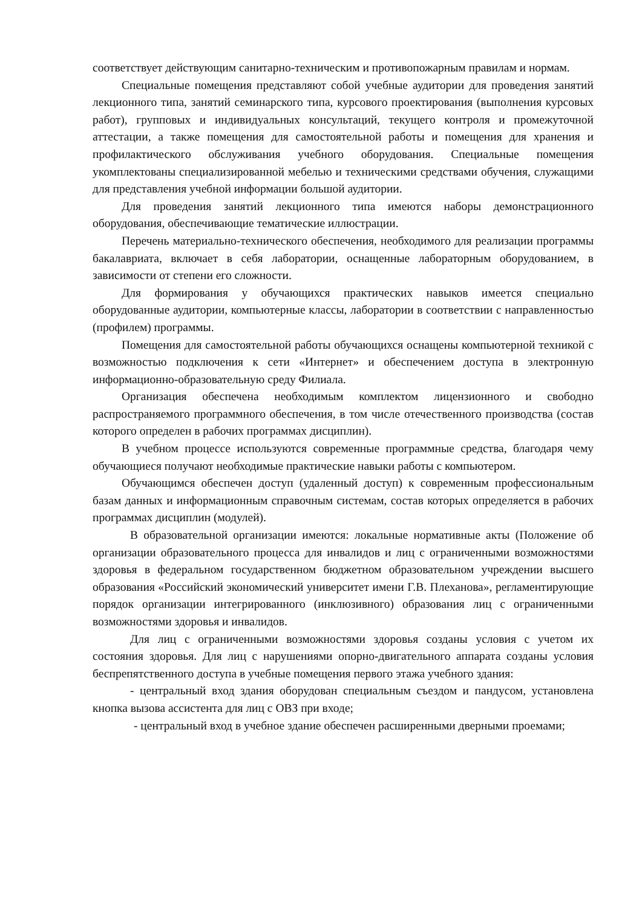соответствует действующим санитарно-техническим и противопожарным правилам и нормам.
Специальные помещения представляют собой учебные аудитории для проведения занятий лекционного типа, занятий семинарского типа, курсового проектирования (выполнения курсовых работ), групповых и индивидуальных консультаций, текущего контроля и промежуточной аттестации, а также помещения для самостоятельной работы и помещения для хранения и профилактического обслуживания учебного оборудования. Специальные помещения укомплектованы специализированной мебелью и техническими средствами обучения, служащими для представления учебной информации большой аудитории.
Для проведения занятий лекционного типа имеются наборы демонстрационного оборудования, обеспечивающие тематические иллюстрации.
Перечень материально-технического обеспечения, необходимого для реализации программы бакалавриата, включает в себя лаборатории, оснащенные лабораторным оборудованием, в зависимости от степени его сложности.
Для формирования у обучающихся практических навыков имеется специально оборудованные аудитории, компьютерные классы, лаборатории в соответствии с направленностью (профилем) программы.
Помещения для самостоятельной работы обучающихся оснащены компьютерной техникой с возможностью подключения к сети «Интернет» и обеспечением доступа в электронную информационно-образовательную среду Филиала.
Организация обеспечена необходимым комплектом лицензионного и свободно распространяемого программного обеспечения, в том числе отечественного производства (состав которого определен в рабочих программах дисциплин).
В учебном процессе используются современные программные средства, благодаря чему обучающиеся получают необходимые практические навыки работы с компьютером.
Обучающимся обеспечен доступ (удаленный доступ) к современным профессиональным базам данных и информационным справочным системам, состав которых определяется в рабочих программах дисциплин (модулей).
В образовательной организации имеются: локальные нормативные акты (Положение об организации образовательного процесса для инвалидов и лиц с ограниченными возможностями здоровья в федеральном государственном бюджетном образовательном учреждении высшего образования «Российский экономический университет имени Г.В. Плеханова», регламентирующие порядок организации интегрированного (инклюзивного) образования лиц с ограниченными возможностями здоровья и инвалидов.
Для лиц с ограниченными возможностями здоровья созданы условия с учетом их состояния здоровья. Для лиц с нарушениями опорно-двигательного аппарата созданы условия беспрепятственного доступа в учебные помещения первого этажа учебного здания:
- центральный вход здания оборудован специальным съездом и пандусом, установлена кнопка вызова ассистента для лиц с ОВЗ при входе;
- центральный вход в учебное здание обеспечен расширенными дверными проемами;